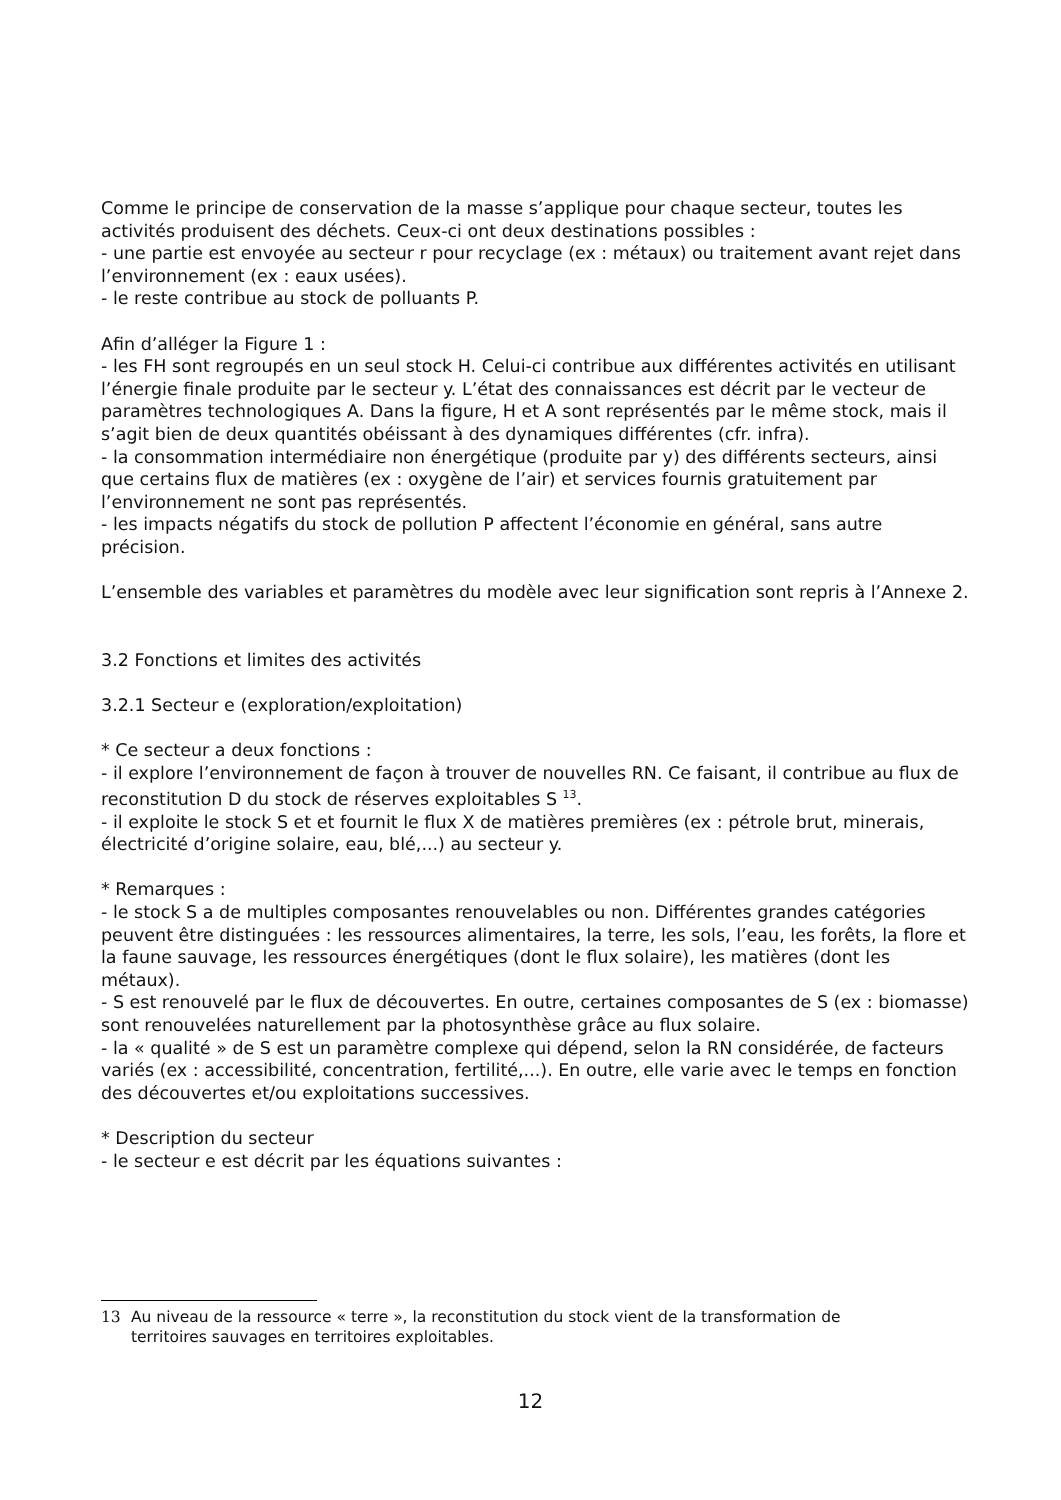Comme le principe de conservation de la masse s’applique pour chaque secteur, toutes les activités produisent des déchets. Ceux-ci ont deux destinations possibles :
- une partie est envoyée au secteur r pour recyclage (ex : métaux) ou traitement avant rejet dans l’environnement (ex : eaux usées).
- le reste contribue au stock de polluants P.
Afin d’alléger la Figure 1 :
- les FH sont regroupés en un seul stock H. Celui-ci contribue aux différentes activités en utilisant l’énergie finale produite par le secteur y. L’état des connaissances est décrit par le vecteur de paramètres technologiques A. Dans la figure, H et A sont représentés par le même stock, mais il s’agit bien de deux quantités obéissant à des dynamiques différentes (cfr. infra).
- la consommation intermédiaire non énergétique (produite par y) des différents secteurs, ainsi que certains flux de matières (ex : oxygène de l’air) et services fournis gratuitement par l’environnement ne sont pas représentés.
- les impacts négatifs du stock de pollution P affectent l’économie en général, sans autre précision.
L’ensemble des variables et paramètres du modèle avec leur signification sont repris à l’Annexe 2.
3.2 Fonctions et limites des activités
3.2.1 Secteur e (exploration/exploitation)
* Ce secteur a deux fonctions :
- il explore l’environnement de façon à trouver de nouvelles RN. Ce faisant, il contribue au flux de reconstitution D du stock de réserves exploitables S <sup>13</sup>.
- il exploite le stock S et et fournit le flux X de matières premières (ex : pétrole brut, minerais, électricité d’origine solaire, eau, blé,...) au secteur y.
* Remarques :
- le stock S a de multiples composantes renouvelables ou non. Différentes grandes catégories peuvent être distinguées : les ressources alimentaires, la terre, les sols, l’eau, les forêts, la flore et la faune sauvage, les ressources énergétiques (dont le flux solaire), les matières (dont les métaux).
- S est renouvelé par le flux de découvertes. En outre, certaines composantes de S (ex : biomasse) sont renouvelées naturellement par la photosynthèse grâce au flux solaire.
- la « qualité » de S est un paramètre complexe qui dépend, selon la RN considérée, de facteurs variés (ex : accessibilité, concentration, fertilité,...). En outre, elle varie avec le temps en fonction des découvertes et/ou exploitations successives.
* Description du secteur
- le secteur e est décrit par les équations suivantes :
13 Au niveau de la ressource « terre », la reconstitution du stock vient de la transformation de
territoires sauvages en territoires exploitables.
12